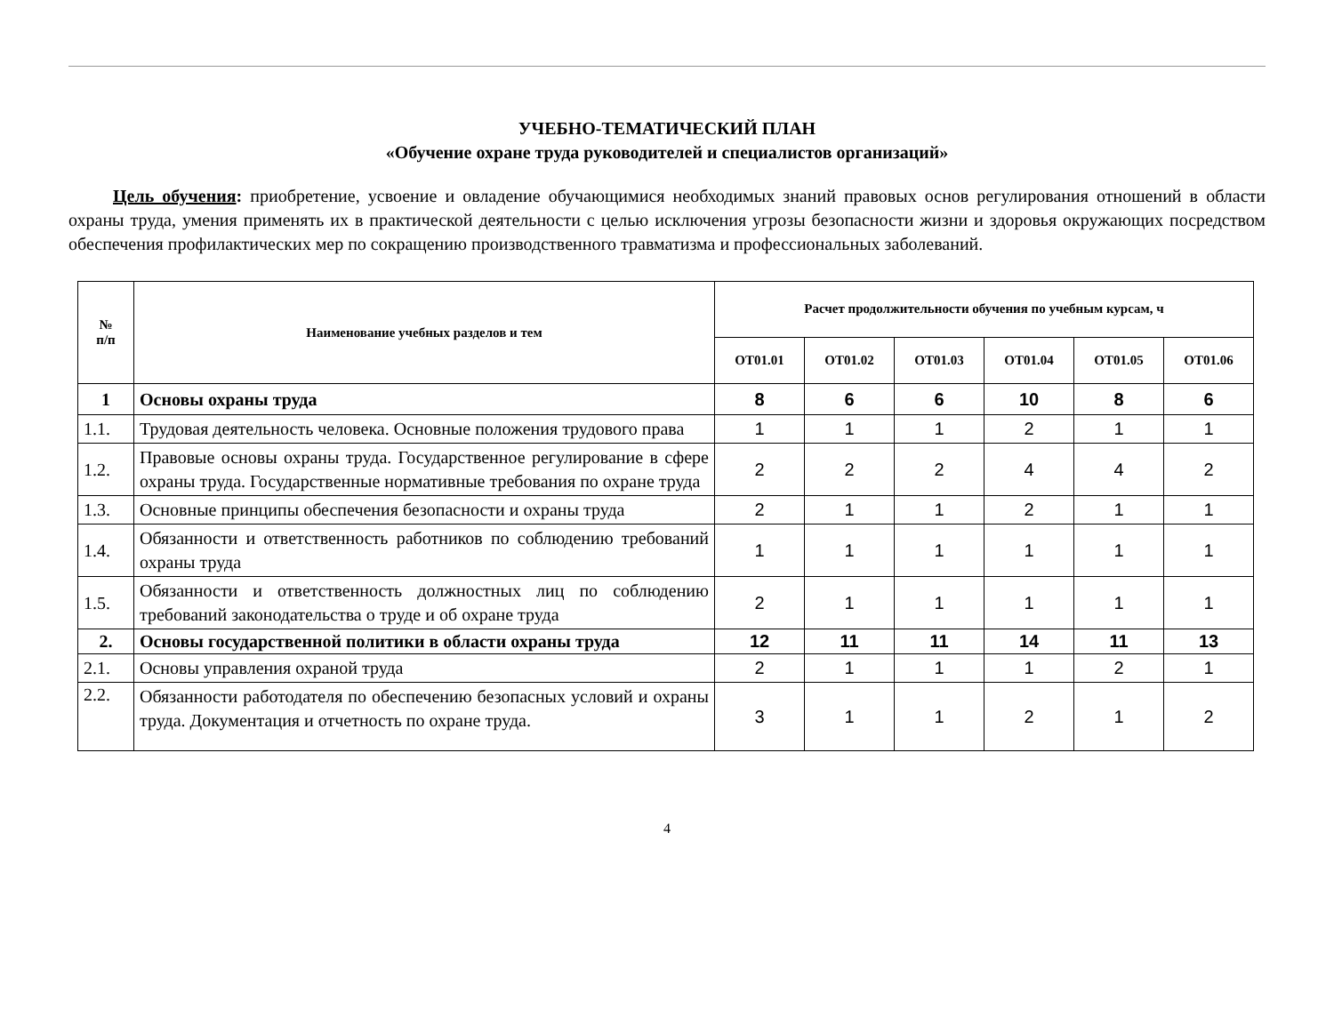УЧЕБНО-ТЕМАТИЧЕСКИЙ ПЛАН
«Обучение охране труда руководителей и специалистов организаций»
Цель обучения: приобретение, усвоение и овладение обучающимися необходимых знаний правовых основ регулирования отношений в области охраны труда, умения применять их в практической деятельности с целью исключения угрозы безопасности жизни и здоровья окружающих посредством обеспечения профилактических мер по сокращению производственного травматизма и профессиональных заболеваний.
| № п/п | Наименование учебных разделов и тем | Расчет продолжительности обучения по учебным курсам, ч | | | | | |
| --- | --- | --- | --- | --- | --- | --- | --- |
| | | ОТ01.01 | ОТ01.02 | ОТ01.03 | ОТ01.04 | ОТ01.05 | ОТ01.06 |
| 1 | Основы охраны труда | 8 | 6 | 6 | 10 | 8 | 6 |
| 1.1. | Трудовая деятельность человека. Основные положения трудового права | 1 | 1 | 1 | 2 | 1 | 1 |
| 1.2. | Правовые основы охраны труда. Государственное регулирование в сфере охраны труда. Государственные нормативные требования по охране труда | 2 | 2 | 2 | 4 | 4 | 2 |
| 1.3. | Основные принципы обеспечения безопасности и охраны труда | 2 | 1 | 1 | 2 | 1 | 1 |
| 1.4. | Обязанности и ответственность работников по соблюдению требований охраны труда | 1 | 1 | 1 | 1 | 1 | 1 |
| 1.5. | Обязанности и ответственность должностных лиц по соблюдению требований законодательства о труде и об охране труда | 2 | 1 | 1 | 1 | 1 | 1 |
| 2. | Основы государственной политики в области охраны труда | 12 | 11 | 11 | 14 | 11 | 13 |
| 2.1. | Основы управления охраной труда | 2 | 1 | 1 | 1 | 2 | 1 |
| 2.2. | Обязанности работодателя по обеспечению безопасных условий и охраны труда. Документация и отчетность по охране труда. | 3 | 1 | 1 | 2 | 1 | 2 |
4